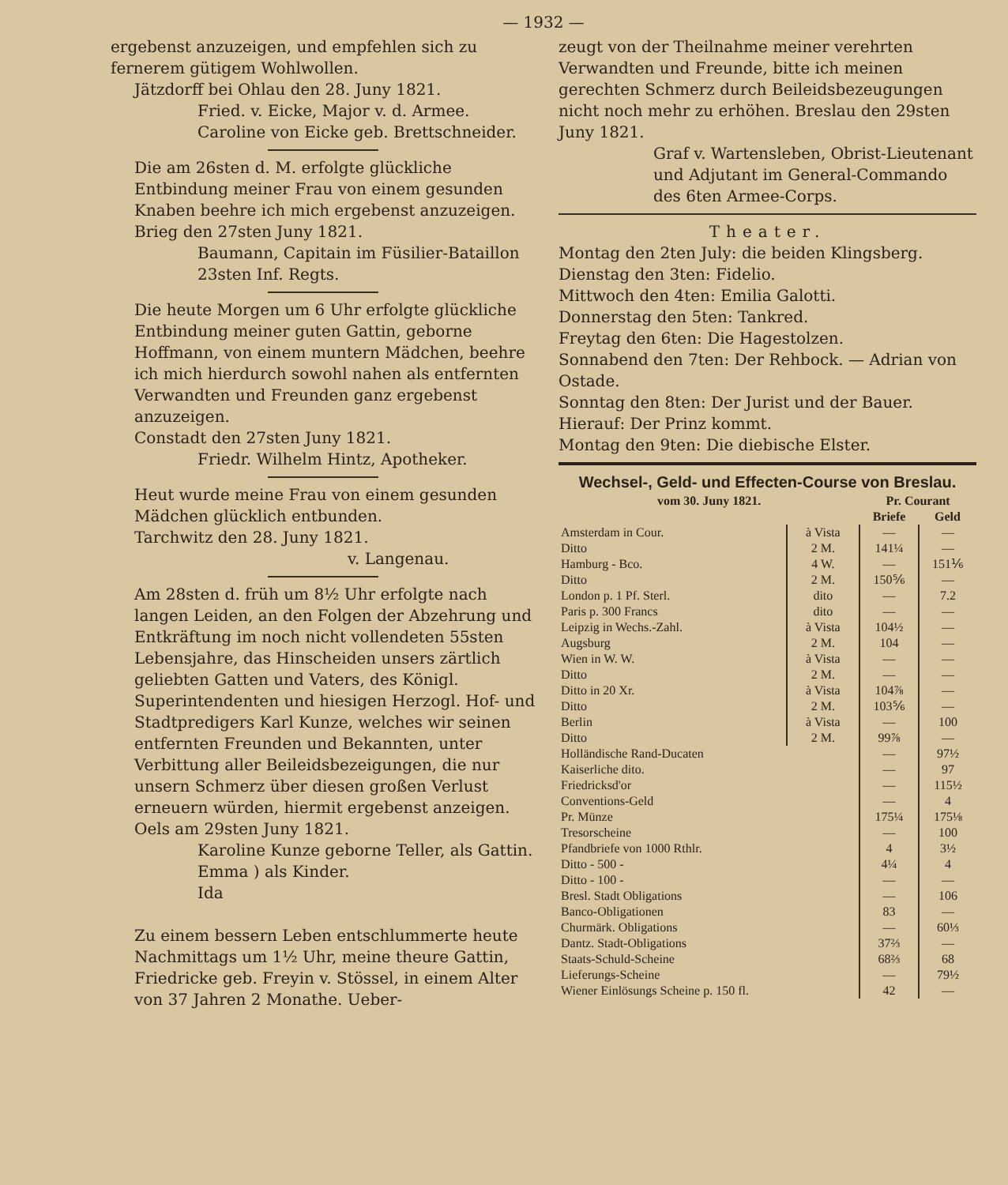— 1932 —
ergebenst anzuzeigen, und empfehlen sich zu fernerem gütigem Wohlwollen.
Jätzdorff bei Ohlau den 28. Juny 1821.
Fried. v. Eicke, Major v. d. Armee.
Caroline von Eicke geb. Brettschneider.
Die am 26sten d. M. erfolgte glückliche Entbindung meiner Frau von einem gesunden Knaben beehre ich mich ergebenst anzuzeigen.
Brieg den 27sten Juny 1821.
Baumann, Capitain im Füsilier-Bataillon 23sten Inf. Regts.
Die heute Morgen um 6 Uhr erfolgte glückliche Entbindung meiner guten Gattin, geborne Hoffmann, von einem muntern Mädchen, beehre ich mich hierdurch sowohl nahen als entfernten Verwandten und Freunden ganz ergebenst anzuzeigen.
Constadt den 27sten Juny 1821.
Friedr. Wilhelm Hintz, Apotheker.
Heut wurde meine Frau von einem gesunden Mädchen glücklich entbunden.
Tarchwitz den 28. Juny 1821.
v. Langenau.
Am 28sten d. früh um 8½ Uhr erfolgte nach langen Leiden, an den Folgen der Abzehrung und Entkräftung im noch nicht vollendeten 55sten Lebensjahre, das Hinscheiden unsers zärtlich geliebten Gatten und Vaters, des Königl. Superintendenten und hiesigen Herzogl. Hof- und Stadtpredigers Karl Kunze, welches wir seinen entfernten Freunden und Bekannten, unter Verbittung aller Beileidsbezeigungen, die nur unsern Schmerz über diesen großen Verlust erneuern würden, hiermit ergebenst anzeigen.
Oels am 29sten Juny 1821.
Karoline Kunze geborne Teller, als Gattin.
Emma ) als Kinder.
Ida
Zu einem bessern Leben entschlummerte heute Nachmittags um 1½ Uhr, meine theure Gattin, Friedricke geb. Freyin v. Stössel, in einem Alter von 37 Jahren 2 Monathe. Ueber-
zeugt von der Theilnahme meiner verehrten Verwandten und Freunde, bitte ich meinen gerechten Schmerz durch Beileidsbezeugungen nicht noch mehr zu erhöhen. Breslau den 29sten Juny 1821.
Graf v. Wartensleben, Obrist-Lieutenant und Adjutant im General-Commando des 6ten Armee-Corps.
Theater.
Montag den 2ten July: die beiden Klingsberg.
Dienstag den 3ten: Fidelio.
Mittwoch den 4ten: Emilia Galotti.
Donnerstag den 5ten: Tankred.
Freytag den 6ten: Die Hagestolzen.
Sonnabend den 7ten: Der Rehbock. — Adrian von Ostade.
Sonntag den 8ten: Der Jurist und der Bauer. Hierauf: Der Prinz kommt.
Montag den 9ten: Die diebische Elster.
Wechsel-, Geld- und Effecten-Course von Breslau.
| vom 30. Juny 1821. | | Pr. Courant | |
| --- | --- | --- | --- |
| | | Briefe | Geld |
| Amsterdam in Cour. | à Vista | — | — |
| Ditto | 2 M. | 141¼ | — |
| Hamburg - Bco. | 4 W. | — | 151⅙ |
| Ditto | 2 M. | 150⅚ | — |
| London p. 1 Pf. Sterl. | dito | — | 7.2 |
| Paris p. 300 Francs | dito | — | — |
| Leipzig in Wechs.-Zahl. | à Vista | 104½ | — |
| Augsburg | 2 M. | 104 | — |
| Wien in W. W. | à Vista | — | — |
| Ditto | 2 M. | — | — |
| Ditto in 20 Xr. | à Vista | 104⅞ | — |
| Ditto | 2 M. | 103⅚ | — |
| Berlin | à Vista | — | 100 |
| Ditto | 2 M. | 99⅞ | — |
| Holländische Rand-Ducaten | | — | 97½ |
| Kaiserliche dito. | | — | 97 |
| Friedricksd'or | | — | 115½ |
| Conventions-Geld | | — | 4 |
| Pr. Münze | | 175¼ | 175⅛ |
| Tresorscheine | | — | 100 |
| Pfandbriefe von 1000 Rthlr. | | 4 | 3½ |
| Ditto - 500 - | | 4¼ | 4 |
| Ditto - 100 - | | — | — |
| Bresl. Stadt Obligations | | — | 106 |
| Banco-Obligationen | | 83 | — |
| Churmärk. Obligations | | — | 60⅓ |
| Dantz. Stadt-Obligations | | 37⅔ | — |
| Staats-Schuld-Scheine | | 68⅔ | 68 |
| Lieferungs-Scheine | | — | 79½ |
| Wiener Einlösungs Scheine p. 150 fl. | | 42 | — |